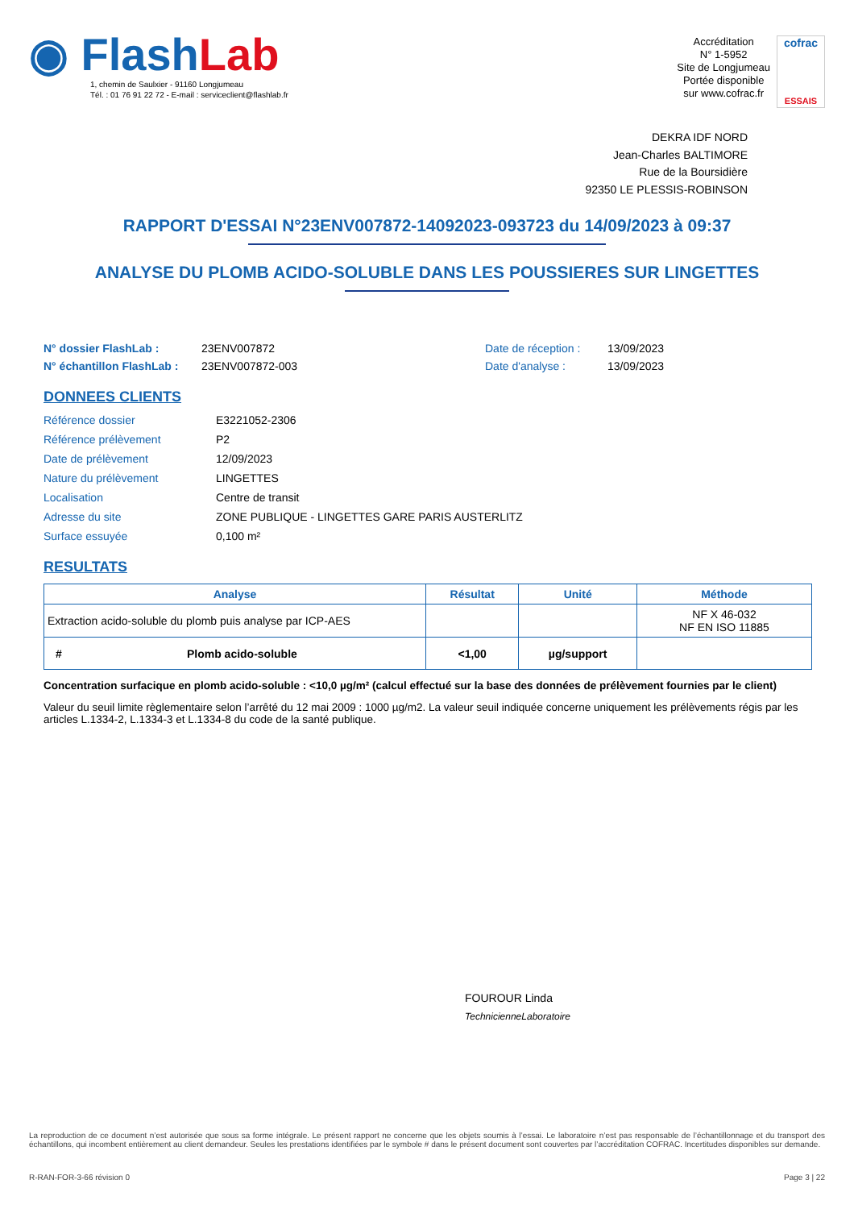◉ FlashLab
1, chemin de Saulxier - 91160 Longjumeau
Tél. : 01 76 91 22 72 - E-mail : serviceclient@flashlab.fr
Accréditation
N° 1-5952
Site de Longjumeau
Portée disponible
sur www.cofrac.fr
cofrac
ESSAIS
DEKRA IDF NORD
Jean-Charles BALTIMORE
Rue de la Boursidière
92350 LE PLESSIS-ROBINSON
RAPPORT D'ESSAI N°23ENV007872-14092023-093723 du 14/09/2023 à 09:37
ANALYSE DU PLOMB ACIDO-SOLUBLE DANS LES POUSSIERES SUR LINGETTES
N° dossier FlashLab : 23ENV007872 Date de réception : 13/09/2023 N° échantillon FlashLab : 23ENV007872-003 Date d'analyse : 13/09/2023
DONNEES CLIENTS
Référence dossier E3221052-2306 Référence prélèvement P2 Date de prélèvement 12/09/2023 Nature du prélèvement LINGETTES Localisation Centre de transit Adresse du site ZONE PUBLIQUE - LINGETTES GARE PARIS AUSTERLITZ Surface essuyée 0,100 m²
RESULTATS
| Analyse | Résultat | Unité | Méthode |
| --- | --- | --- | --- |
| Extraction acido-soluble du plomb puis analyse par ICP-AES | | | NF X 46-032 NF EN ISO 11885 |
| # Plomb acido-soluble | <1,00 | µg/support | |
Concentration surfacique en plomb acido-soluble : <10,0 µg/m² (calcul effectué sur la base des données de prélèvement fournies par le client)
Valeur du seuil limite règlementaire selon l’arrêté du 12 mai 2009 : 1000 µg/m2. La valeur seuil indiquée concerne uniquement les prélèvements régis par les articles L.1334-2, L.1334-3 et L.1334-8 du code de la santé publique.
FOUROUR Linda
TechnicienneLaboratoire
La reproduction de ce document n’est autorisée que sous sa forme intégrale. Le présent rapport ne concerne que les objets soumis à l’essai. Le laboratoire n’est pas responsable de l’échantillonnage et du transport des échantillons, qui incombent entièrement au client demandeur. Seules les prestations identifiées par le symbole # dans le présent document sont couvertes par l’accréditation COFRAC. Incertitudes disponibles sur demande.
R-RAN-FOR-3-66 révision 0 Page 3 | 22